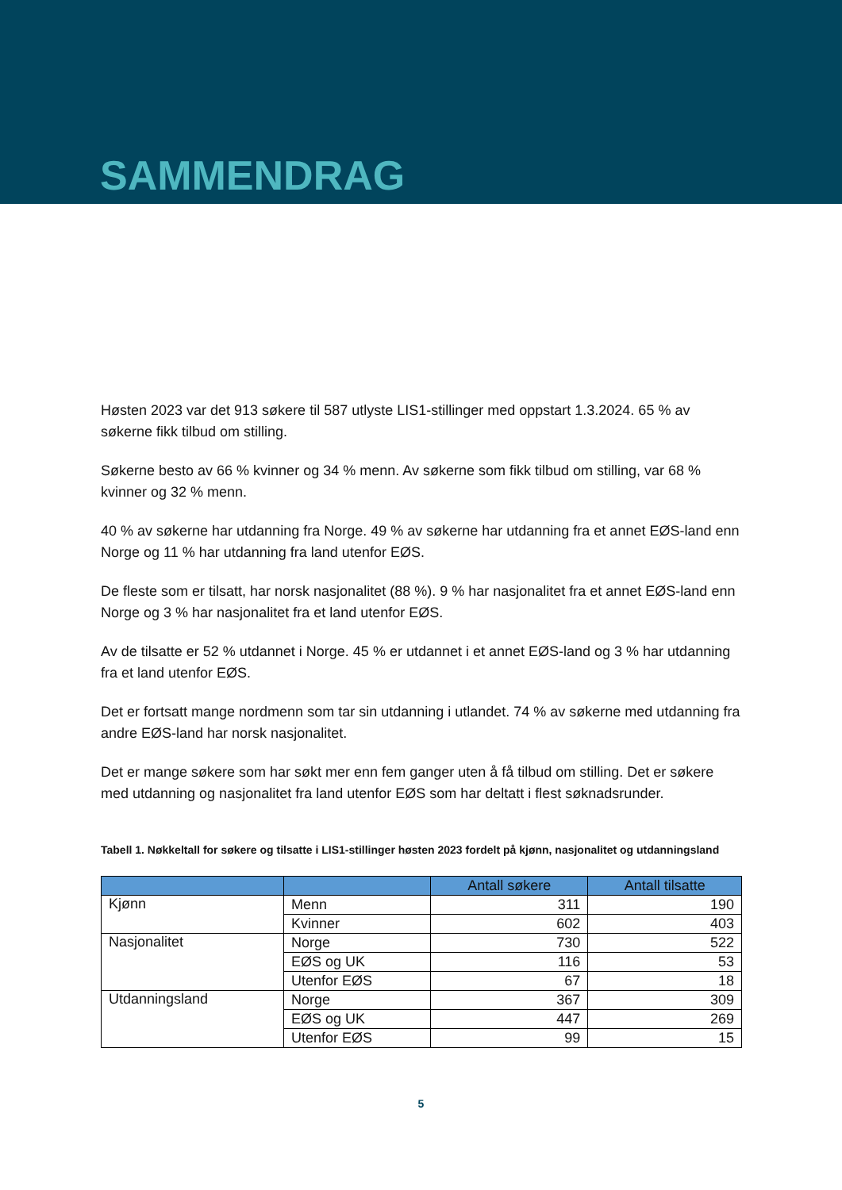SAMMENDRAG
Høsten 2023 var det 913 søkere til 587 utlyste LIS1-stillinger med oppstart 1.3.2024. 65 % av søkerne fikk tilbud om stilling.
Søkerne besto av 66 % kvinner og 34 % menn. Av søkerne som fikk tilbud om stilling, var 68 % kvinner og 32 % menn.
40 % av søkerne har utdanning fra Norge. 49 % av søkerne har utdanning fra et annet EØS-land enn Norge og 11 % har utdanning fra land utenfor EØS.
De fleste som er tilsatt, har norsk nasjonalitet (88 %). 9 % har nasjonalitet fra et annet EØS-land enn Norge og 3 % har nasjonalitet fra et land utenfor EØS.
Av de tilsatte er 52 % utdannet i Norge. 45 % er utdannet i et annet EØS-land og 3 % har utdanning fra et land utenfor EØS.
Det er fortsatt mange nordmenn som tar sin utdanning i utlandet. 74 % av søkerne med utdanning fra andre EØS-land har norsk nasjonalitet.
Det er mange søkere som har søkt mer enn fem ganger uten å få tilbud om stilling. Det er søkere med utdanning og nasjonalitet fra land utenfor EØS som har deltatt i flest søknadsrunder.
Tabell 1. Nøkkeltall for søkere og tilsatte i LIS1-stillinger høsten 2023 fordelt på kjønn, nasjonalitet og utdanningsland
| | | Antall søkere | Antall tilsatte |
| --- | --- | --- | --- |
| Kjønn | Menn | 311 | 190 |
| | Kvinner | 602 | 403 |
| Nasjonalitet | Norge | 730 | 522 |
| | EØS og UK | 116 | 53 |
| | Utenfor EØS | 67 | 18 |
| Utdanningsland | Norge | 367 | 309 |
| | EØS og UK | 447 | 269 |
| | Utenfor EØS | 99 | 15 |
5